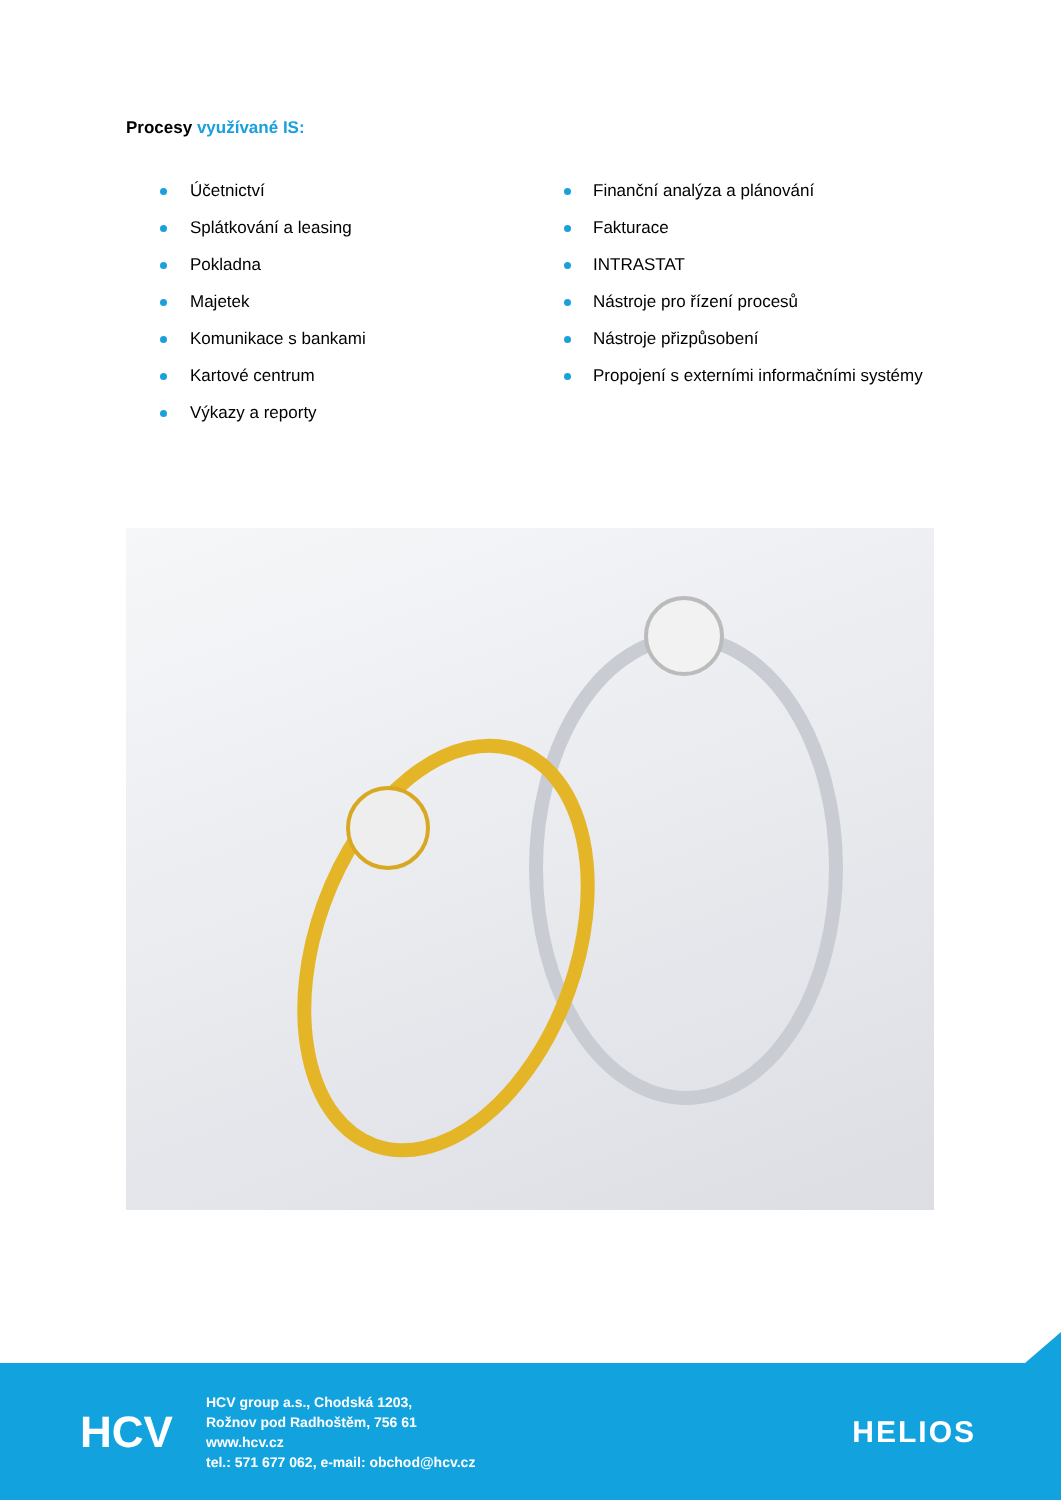Procesy využívané IS:
Účetnictví
Splátkování a leasing
Pokladna
Majetek
Komunikace s bankami
Kartové centrum
Výkazy a reporty
Finanční analýza a plánování
Fakturace
INTRASTAT
Nástroje pro řízení procesů
Nástroje přizpůsobení
Propojení s externími informačními systémy
HCV
HCV group a.s., Chodská 1203,
Rožnov pod Radhoštěm, 756 61
www.hcv.cz
tel.: 571 677 062, e-mail: obchod@hcv.cz
HELIOS